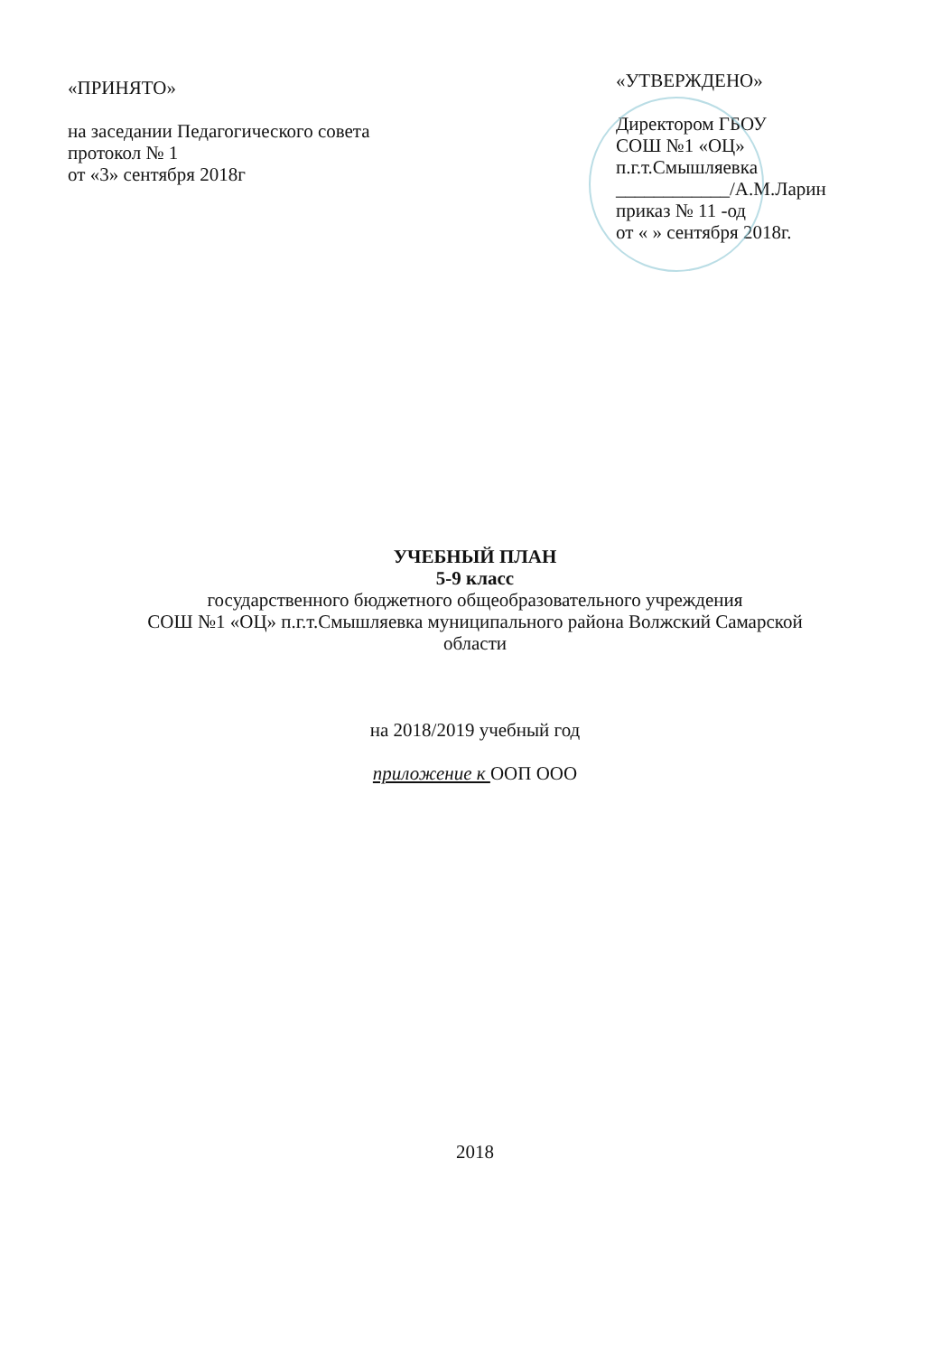«ПРИНЯТО»
на заседании Педагогического совета
протокол № 1
от «3» сентября 2018г
«УТВЕРЖДЕНО»
Директором ГБОУ
СОШ №1 «ОЦ»
п.г.т.Смышляевка
____________/А.М.Ларин
приказ № 11 -од
от « » сентября 2018г.
УЧЕБНЫЙ ПЛАН
5-9 класс
государственного бюджетного общеобразовательного учреждения
СОШ №1 «ОЦ» п.г.т.Смышляевка муниципального района Волжский Самарской
области
на 2018/2019 учебный год
приложение к ООП ООО
2018